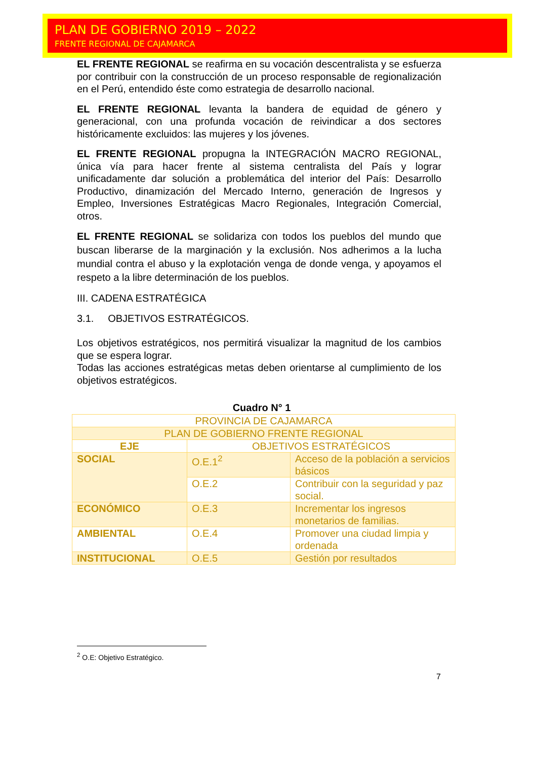PLAN DE GOBIERNO 2019 – 2022
FRENTE REGIONAL DE CAJAMARCA
EL FRENTE REGIONAL se reafirma en su vocación descentralista y se esfuerza por contribuir con la construcción de un proceso responsable de regionalización en el Perú, entendido éste como estrategia de desarrollo nacional.
EL FRENTE REGIONAL levanta la bandera de equidad de género y generacional, con una profunda vocación de reivindicar a dos sectores históricamente excluidos: las mujeres y los jóvenes.
EL FRENTE REGIONAL propugna la INTEGRACIÓN MACRO REGIONAL, única vía para hacer frente al sistema centralista del País y lograr unificadamente dar solución a problemática del interior del País: Desarrollo Productivo, dinamización del Mercado Interno, generación de Ingresos y Empleo, Inversiones Estratégicas Macro Regionales, Integración Comercial, otros.
EL FRENTE REGIONAL se solidariza con todos los pueblos del mundo que buscan liberarse de la marginación y la exclusión. Nos adherimos a la lucha mundial contra el abuso y la explotación venga de donde venga, y apoyamos el respeto a la libre determinación de los pueblos.
III. CADENA ESTRATÉGICA
3.1. OBJETIVOS ESTRATÉGICOS.
Los objetivos estratégicos, nos permitirá visualizar la magnitud de los cambios que se espera lograr.
Todas las acciones estratégicas metas deben orientarse al cumplimiento de los objetivos estratégicos.
Cuadro N° 1
| PROVINCIA DE CAJAMARCA | | |
| PLAN DE GOBIERNO FRENTE REGIONAL | | |
| EJE | OBJETIVOS ESTRATÉGICOS | |
| SOCIAL | O.E.1<sup>2</sup> | Acceso de la población a servicios básicos |
| | O.E.2 | Contribuir con la seguridad y paz social. |
| ECONÓMICO | O.E.3 | Incrementar los ingresos monetarios de familias. |
| AMBIENTAL | O.E.4 | Promover una ciudad limpia y ordenada |
| INSTITUCIONAL | O.E.5 | Gestión por resultados |
<sup>2</sup> O.E: Objetivo Estratégico.
7